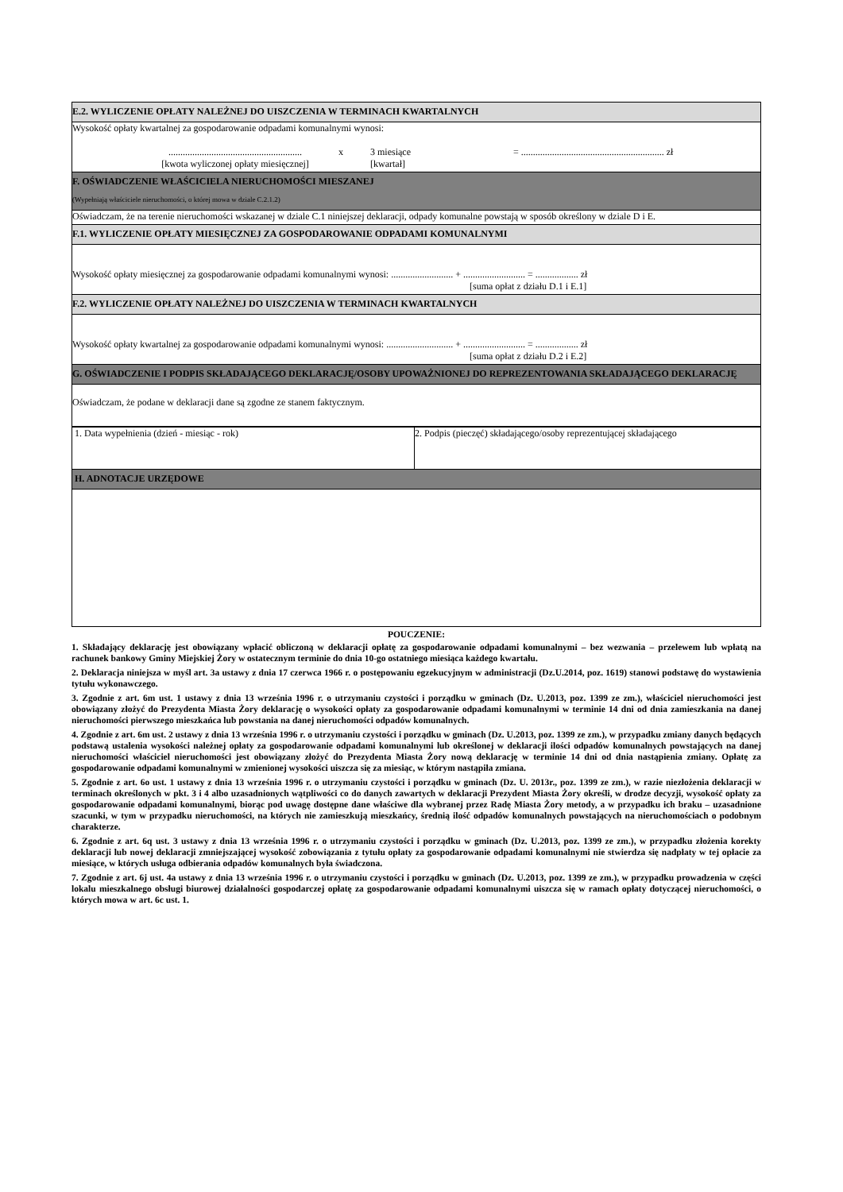| E.2. WYLICZENIE OPŁATY NALEŻNEJ DO UISZCZENIA W TERMINACH KWARTALNYCH |
| Wysokość opłaty kwartalnej za gospodarowanie odpadami komunalnymi wynosi: ........................................................ [kwota wyliczonej opłaty miesięcznej] x 3 miesiące [kwartał] = ............................................................ zł |
| F. OŚWIADCZENIE WŁAŚCICIELA NIERUCHOMOŚCI MIESZANEJ (Wypełniają właściciele nieruchomości, o której mowa w dziale C.2.1.2) |
| Oświadczam, że na terenie nieruchomości wskazanej w dziale C.1 niniejszej deklaracji, odpady komunalne powstają w sposób określony w dziale D i E. |
| F.1. WYLICZENIE OPŁATY MIESIĘCZNEJ ZA GOSPODAROWANIE ODPADAMI KOMUNALNYMI |
| Wysokość opłaty miesięcznej za gospodarowanie odpadami komunalnymi wynosi: .......................... + .......................... = .................. zł [suma opłat z działu D.1 i E.1] |
| F.2. WYLICZENIE OPŁATY NALEŻNEJ DO UISZCZENIA W TERMINACH KWARTALNYCH |
| Wysokość opłaty kwartalnej za gospodarowanie odpadami komunalnymi wynosi: ............................ + .......................... = .................. zł [suma opłat z działu D.2 i E.2] |
| G. OŚWIADCZENIE I PODPIS SKŁADAJĄCEGO DEKLARACJĘ/OSOBY UPOWAŻNIONEJ DO REPREZENTOWANIA SKŁADAJĄCEGO DEKLARACJĘ |
| Oświadczam, że podane w deklaracji dane są zgodne ze stanem faktycznym. |
| 1. Data wypełnienia (dzień - miesiąc - rok) | 2. Podpis (pieczęć) składającego/osoby reprezentującej składającego |
| H. ADNOTACJE URZĘDOWE | |
POUCZENIE:
1. Składający deklarację jest obowiązany wpłacić obliczoną w deklaracji opłatę za gospodarowanie odpadami komunalnymi – bez wezwania – przelewem lub wpłatą na rachunek bankowy Gminy Miejskiej Żory w ostatecznym terminie do dnia 10-go ostatniego miesiąca każdego kwartału.
2. Deklaracja niniejsza w myśl art. 3a ustawy z dnia 17 czerwca 1966 r. o postępowaniu egzekucyjnym w administracji (Dz.U.2014, poz. 1619) stanowi podstawę do wystawienia tytułu wykonawczego.
3. Zgodnie z art. 6m ust. 1 ustawy z dnia 13 września 1996 r. o utrzymaniu czystości i porządku w gminach (Dz. U.2013, poz. 1399 ze zm.), właściciel nieruchomości jest obowiązany złożyć do Prezydenta Miasta Żory deklarację o wysokości opłaty za gospodarowanie odpadami komunalnymi w terminie 14 dni od dnia zamieszkania na danej nieruchomości pierwszego mieszkańca lub powstania na danej nieruchomości odpadów komunalnych.
4. Zgodnie z art. 6m ust. 2 ustawy z dnia 13 września 1996 r. o utrzymaniu czystości i porządku w gminach (Dz. U.2013, poz. 1399 ze zm.), w przypadku zmiany danych będących podstawą ustalenia wysokości należnej opłaty za gospodarowanie odpadami komunalnymi lub określonej w deklaracji ilości odpadów komunalnych powstających na danej nieruchomości właściciel nieruchomości jest obowiązany złożyć do Prezydenta Miasta Żory nową deklarację w terminie 14 dni od dnia nastąpienia zmiany. Opłatę za gospodarowanie odpadami komunalnymi w zmienionej wysokości uiszcza się za miesiąc, w którym nastąpiła zmiana.
5. Zgodnie z art. 6o ust. 1 ustawy z dnia 13 września 1996 r. o utrzymaniu czystości i porządku w gminach (Dz. U. 2013r., poz. 1399 ze zm.), w razie niezłożenia deklaracji w terminach określonych w pkt. 3 i 4 albo uzasadnionych wątpliwości co do danych zawartych w deklaracji Prezydent Miasta Żory określi, w drodze decyzji, wysokość opłaty za gospodarowanie odpadami komunalnymi, biorąc pod uwagę dostępne dane właściwe dla wybranej przez Radę Miasta Żory metody, a w przypadku ich braku – uzasadnione szacunki, w tym w przypadku nieruchomości, na których nie zamieszkują mieszkańcy, średnią ilość odpadów komunalnych powstających na nieruchomościach o podobnym charakterze.
6. Zgodnie z art. 6q ust. 3 ustawy z dnia 13 września 1996 r. o utrzymaniu czystości i porządku w gminach (Dz. U.2013, poz. 1399 ze zm.), w przypadku złożenia korekty deklaracji lub nowej deklaracji zmniejszającej wysokość zobowiązania z tytułu opłaty za gospodarowanie odpadami komunalnymi nie stwierdza się nadpłaty w tej opłacie za miesiące, w których usługa odbierania odpadów komunalnych była świadczona.
7. Zgodnie z art. 6j ust. 4a ustawy z dnia 13 września 1996 r. o utrzymaniu czystości i porządku w gminach (Dz. U.2013, poz. 1399 ze zm.), w przypadku prowadzenia w części lokalu mieszkalnego obsługi biurowej działalności gospodarczej opłatę za gospodarowanie odpadami komunalnymi uiszcza się w ramach opłaty dotyczącej nieruchomości, o których mowa w art. 6c ust. 1.